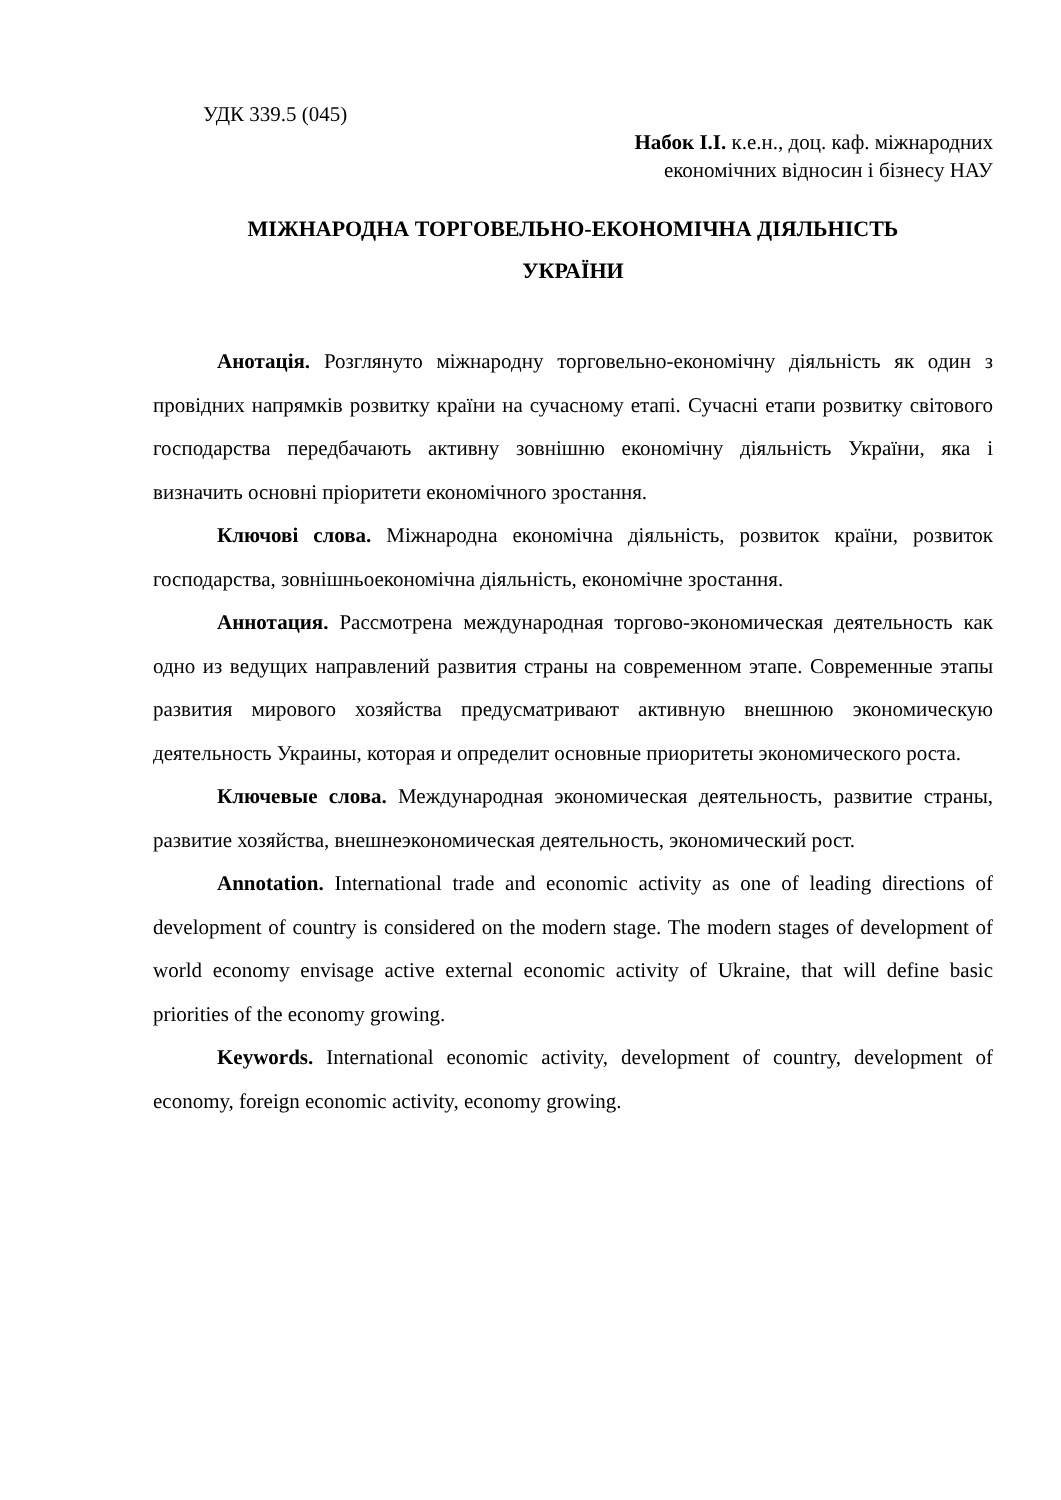УДК 339.5 (045)
Набок І.І. к.е.н., доц. каф. міжнародних
економічних відносин і бізнесу НАУ
МІЖНАРОДНА ТОРГОВЕЛЬНО-ЕКОНОМІЧНА ДІЯЛЬНІСТЬ
УКРАЇНИ
Анотація. Розглянуто міжнародну торговельно-економічну діяльність як один з провідних напрямків розвитку країни на сучасному етапі. Сучасні етапи розвитку світового господарства передбачають активну зовнішню економічну діяльність України, яка і визначить основні пріоритети економічного зростання.
Ключові слова. Міжнародна економічна діяльність, розвиток країни, розвиток господарства, зовнішньоекономічна діяльність, економічне зростання.
Аннотация. Рассмотрена международная торгово-экономическая деятельность как одно из ведущих направлений развития страны на современном этапе. Современные этапы развития мирового хозяйства предусматривают активную внешнюю экономическую деятельность Украины, которая и определит основные приоритеты экономического роста.
Ключевые слова. Международная экономическая деятельность, развитие страны, развитие хозяйства, внешнеэкономическая деятельность, экономический рост.
Annotation. International trade and economic activity as one of leading directions of development of country is considered on the modern stage. The modern stages of development of world economy envisage active external economic activity of Ukraine, that will define basic priorities of the economy growing.
Keywords. International economic activity, development of country, development of economy, foreign economic activity, economy growing.